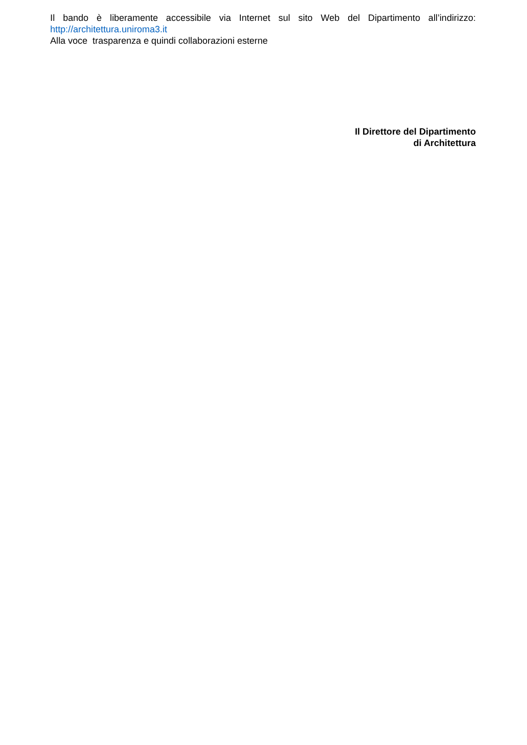Il bando è liberamente accessibile via Internet sul sito Web del Dipartimento all’indirizzo:
http://architettura.uniroma3.it
Alla voce trasparenza e quindi collaborazioni esterne
Il Direttore del Dipartimento
di Architettura